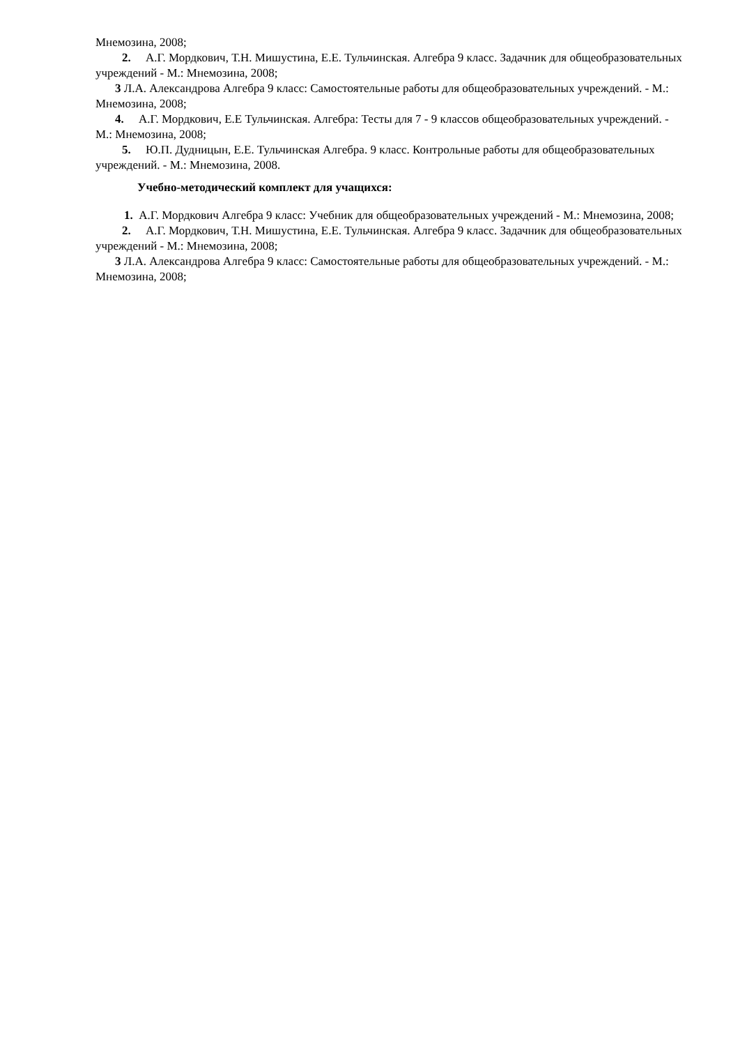Мнемозина, 2008;
2. А.Г. Мордкович, Т.Н. Мишустина, Е.Е. Тульчинская. Алгебра 9 класс. Задачник для общеобразовательных учреждений - М.: Мнемозина, 2008;
3 Л.А. Александрова Алгебра 9 класс: Самостоятельные работы для общеобразовательных учреждений. - М.: Мнемозина, 2008;
4. А.Г. Мордкович, Е.Е Тульчинская. Алгебра: Тесты для 7 - 9 классов общеобразовательных учреждений. - М.: Мнемозина, 2008;
5. Ю.П. Дудницын, Е.Е. Тульчинская Алгебра. 9 класс. Контрольные работы для общеобразовательных учреждений. - М.: Мнемозина, 2008.
Учебно-методический комплект для учащихся:
1. А.Г. Мордкович Алгебра 9 класс: Учебник для общеобразовательных учреждений - М.: Мнемозина, 2008;
2. А.Г. Мордкович, Т.Н. Мишустина, Е.Е. Тульчинская. Алгебра 9 класс. Задачник для общеобразовательных учреждений - М.: Мнемозина, 2008;
3 Л.А. Александрова Алгебра 9 класс: Самостоятельные работы для общеобразовательных учреждений. - М.: Мнемозина, 2008;